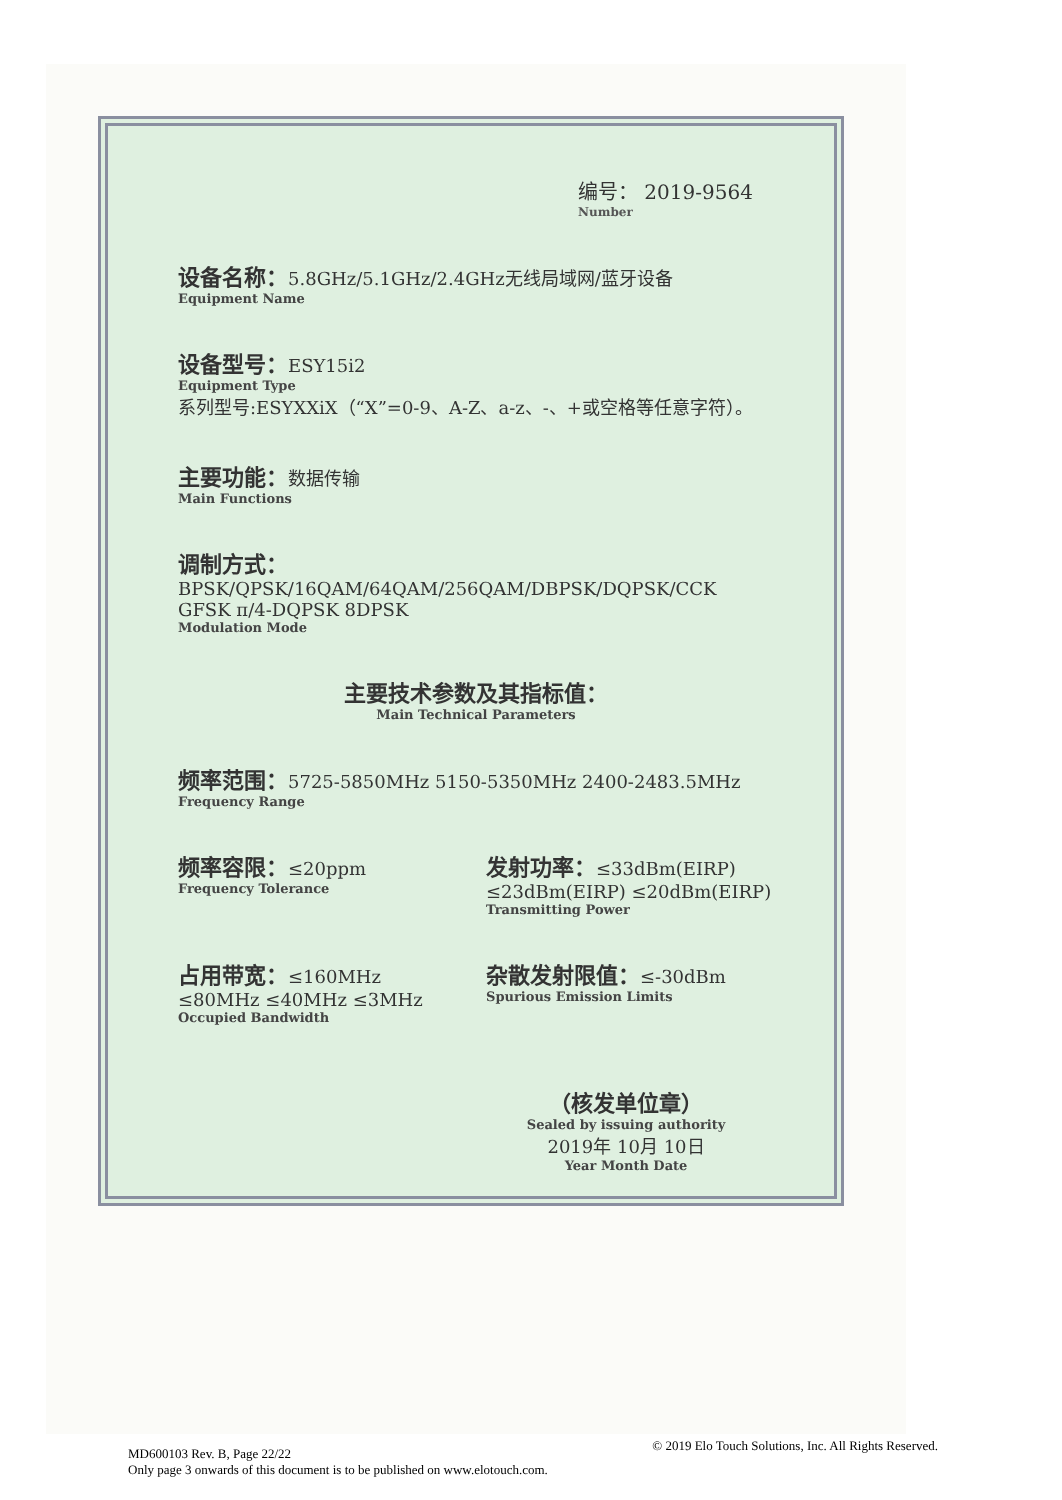编号： 2019-9564
Number
设备名称：5.8GHz/5.1GHz/2.4GHz无线局域网/蓝牙设备
Equipment Name
设备型号：ESY15i2
Equipment Type
系列型号:ESYXXiX（“X”=0-9、A-Z、a-z、-、+或空格等任意字符）。
主要功能：数据传输
Main Functions
调制方式：BPSK/QPSK/16QAM/64QAM/256QAM/DBPSK/DQPSK/CCK GFSK π/4-DQPSK 8DPSK
Modulation Mode
主要技术参数及其指标值：
Main Technical Parameters
频率范围：5725-5850MHz 5150-5350MHz 2400-2483.5MHz
Frequency Range
频率容限：≤20ppm
Frequency Tolerance
发射功率：≤33dBm(EIRP) ≤23dBm(EIRP) ≤20dBm(EIRP)
Transmitting Power
占用带宽：≤160MHz ≤80MHz ≤40MHz ≤3MHz
Occupied Bandwidth
杂散发射限值：≤-30dBm
Spurious Emission Limits
（核发单位章）
Sealed by issuing authority
2019年 10月 10日
Year Month Date
MD600103 Rev. B, Page 22/22
Only page 3 onwards of this document is to be published on www.elotouch.com.
© 2019 Elo Touch Solutions, Inc. All Rights Reserved.